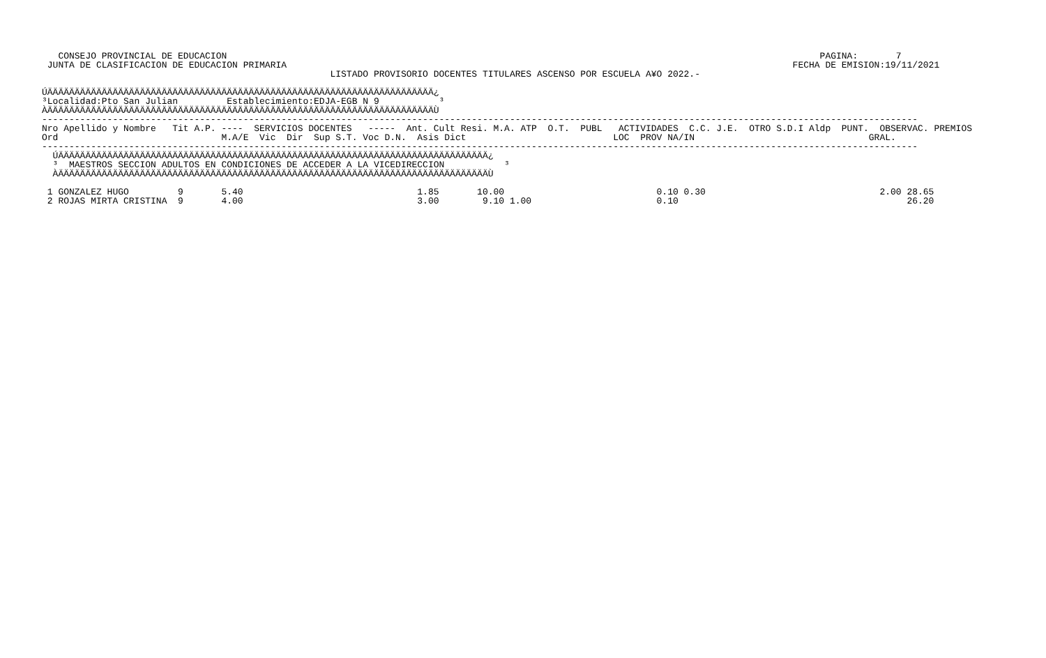CONSEJO PROVINCIAL DE EDUCACION                                                                                                             PAGINA:       7
 JUNTA DE CLASIFICACION DE EDUCACION PRIMARIA                                                                                             FECHA DE EMISION:19/11/2021
                                                     LISTADO PROVISORIO DOCENTES TITULARES ASCENSO POR ESCUELA A¥O 2022.-

ÚÄÄÄÄÄÄÄÄÄÄÄÄÄÄÄÄÄÄÄÄÄÄÄÄÄÄÄÄÄÄÄÄÄÄÄÄÄÄÄÄÄÄÄÄÄÄÄÄÄÄÄÄÄÄÄÄÄÄÄÄÄÄÄÄÄÄÄÄÄÄÄ¿
³Localidad:Pto San Julian         Establecimiento:EDJA-EGB N 9           ³
ÀÄÄÄÄÄÄÄÄÄÄÄÄÄÄÄÄÄÄÄÄÄÄÄÄÄÄÄÄÄÄÄÄÄÄÄÄÄÄÄÄÄÄÄÄÄÄÄÄÄÄÄÄÄÄÄÄÄÄÄÄÄÄÄÄÄÄÄÄÄÄÄÙ
-----------------------------------------------------------------------------------------------------------------------------------------------------------------
Nro Apellido y Nombre   Tit A.P. ----  SERVICIOS DOCENTES   -----  Ant. Cult Resi. M.A. ATP  O.T.  PUBL   ACTIVIDADES  C.C. J.E.  OTRO S.D.I Aldp  PUNT.  OBSERVAC. PREMIOS
Ord                              M.A/E  Vic  Dir  Sup S.T. Voc D.N.  Asis Dict                           LOC  PROV NA/IN                                GRAL.
-----------------------------------------------------------------------------------------------------------------------------------------------------------------
  ÚÄÄÄÄÄÄÄÄÄÄÄÄÄÄÄÄÄÄÄÄÄÄÄÄÄÄÄÄÄÄÄÄÄÄÄÄÄÄÄÄÄÄÄÄÄÄÄÄÄÄÄÄÄÄÄÄÄÄÄÄÄÄÄÄÄÄÄÄÄÄÄÄÄÄÄÄÄÄÄ¿
  ³  MAESTROS SECCION ADULTOS EN CONDICIONES DE ACCEDER A LA VICEDIRECCION           ³
  ÀÄÄÄÄÄÄÄÄÄÄÄÄÄÄÄÄÄÄÄÄÄÄÄÄÄÄÄÄÄÄÄÄÄÄÄÄÄÄÄÄÄÄÄÄÄÄÄÄÄÄÄÄÄÄÄÄÄÄÄÄÄÄÄÄÄÄÄÄÄÄÄÄÄÄÄÄÄÄÄÙ

 1 GONZALEZ HUGO         9       5.40                                1.85       10.00                            0.10 0.30                                2.00 28.65
 2 ROJAS MIRTA CRISTINA  9       4.00                                3.00        9.10 1.00                       0.10                                          26.20